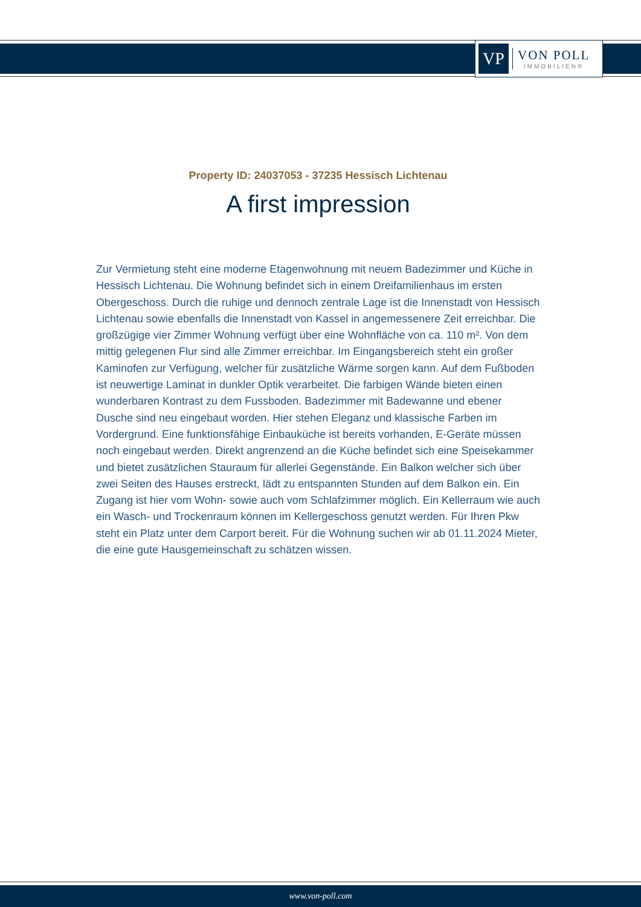VP
VON POLL
IMMOBILIEN®
Property ID: 24037053 - 37235 Hessisch Lichtenau
A first impression
Zur Vermietung steht eine moderne Etagenwohnung mit neuem Badezimmer und Küche in Hessisch Lichtenau. Die Wohnung befindet sich in einem Dreifamilienhaus im ersten Obergeschoss. Durch die ruhige und dennoch zentrale Lage ist die Innenstadt von Hessisch Lichtenau sowie ebenfalls die Innenstadt von Kassel in angemessenere Zeit erreichbar. Die großzügige vier Zimmer Wohnung verfügt über eine Wohnfläche von ca. 110 m². Von dem mittig gelegenen Flur sind alle Zimmer erreichbar. Im Eingangsbereich steht ein großer Kaminofen zur Verfügung, welcher für zusätzliche Wärme sorgen kann. Auf dem Fußboden ist neuwertige Laminat in dunkler Optik verarbeitet. Die farbigen Wände bieten einen wunderbaren Kontrast zu dem Fussboden. Badezimmer mit Badewanne und ebener Dusche sind neu eingebaut worden. Hier stehen Eleganz und klassische Farben im Vordergrund. Eine funktionsfähige Einbauküche ist bereits vorhanden, E-Geräte müssen noch eingebaut werden. Direkt angrenzend an die Küche befindet sich eine Speisekammer und bietet zusätzlichen Stauraum für allerlei Gegenstände. Ein Balkon welcher sich über zwei Seiten des Hauses erstreckt, lädt zu entspannten Stunden auf dem Balkon ein. Ein Zugang ist hier vom Wohn- sowie auch vom Schlafzimmer möglich. Ein Kellerraum wie auch ein Wasch- und Trockenraum können im Kellergeschoss genutzt werden. Für Ihren Pkw steht ein Platz unter dem Carport bereit. Für die Wohnung suchen wir ab 01.11.2024 Mieter, die eine gute Hausgemeinschaft zu schätzen wissen.
www.von-poll.com